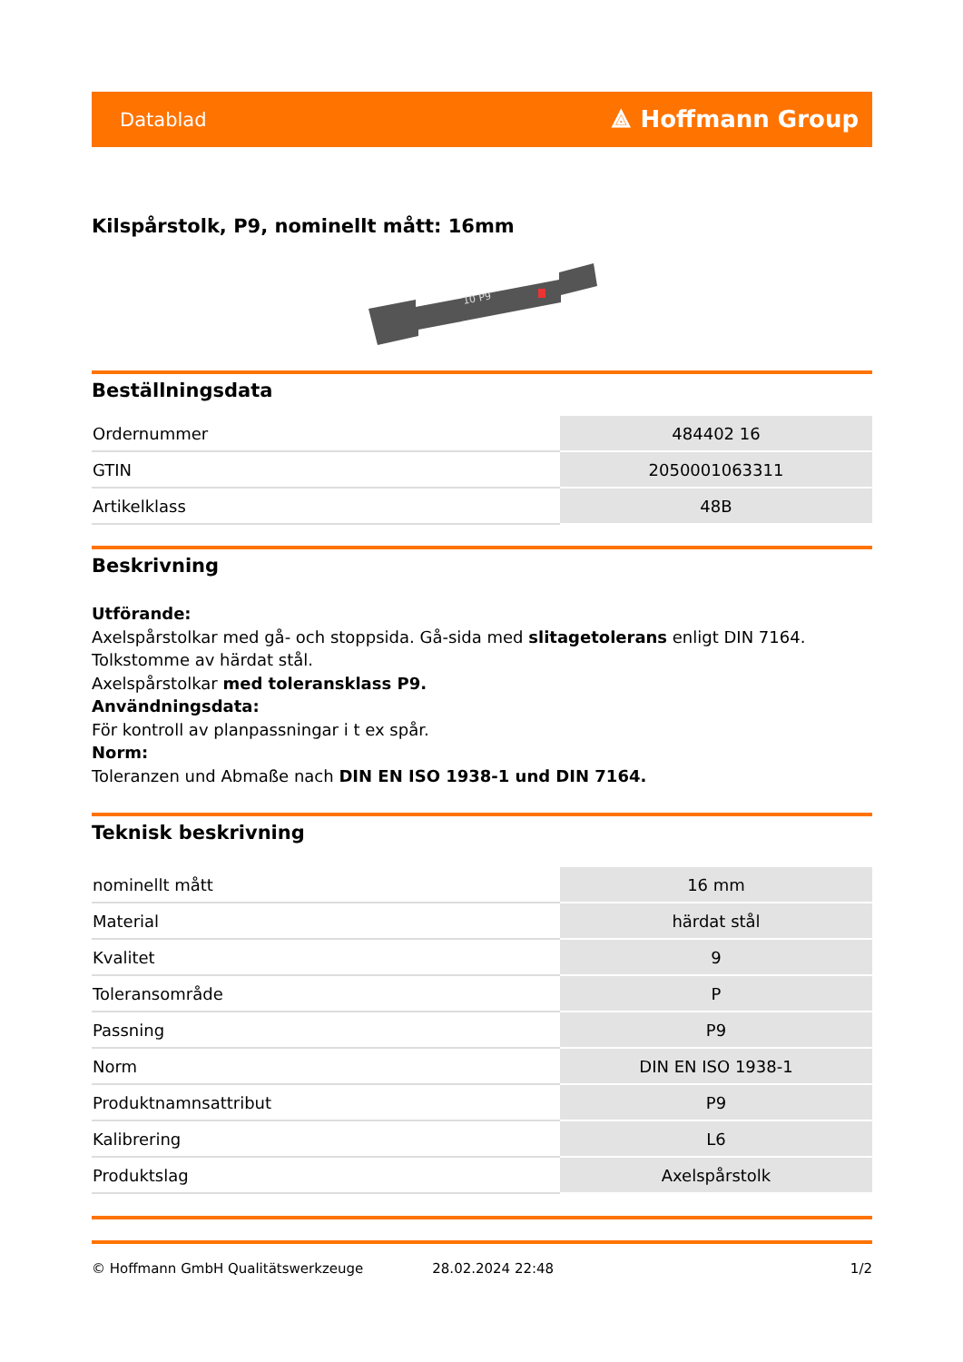Datablad ⟁ Hoffmann Group
Kilspårstolk, P9, nominellt mått: 16mm
10 P9
Beställningsdata
| Ordernummer | 484402 16 |
| GTIN | 2050001063311 |
| Artikelklass | 48B |
Beskrivning
Utförande:
Axelspårstolkar med gå- och stoppsida. Gå-sida med slitagetolerans enligt DIN 7164.
Tolkstomme av härdat stål.
Axelspårstolkar med toleransklass P9.
Användningsdata:
För kontroll av planpassningar i t ex spår.
Norm:
Toleranzen und Abmaße nach DIN EN ISO 1938-1 und DIN 7164.
Teknisk beskrivning
| nominellt mått | 16 mm |
| Material | härdat stål |
| Kvalitet | 9 |
| Toleransområde | P |
| Passning | P9 |
| Norm | DIN EN ISO 1938-1 |
| Produktnamnsattribut | P9 |
| Kalibrering | L6 |
| Produktslag | Axelspårstolk |
© Hoffmann GmbH Qualitätswerkzeuge 28.02.2024 22:48 1/2